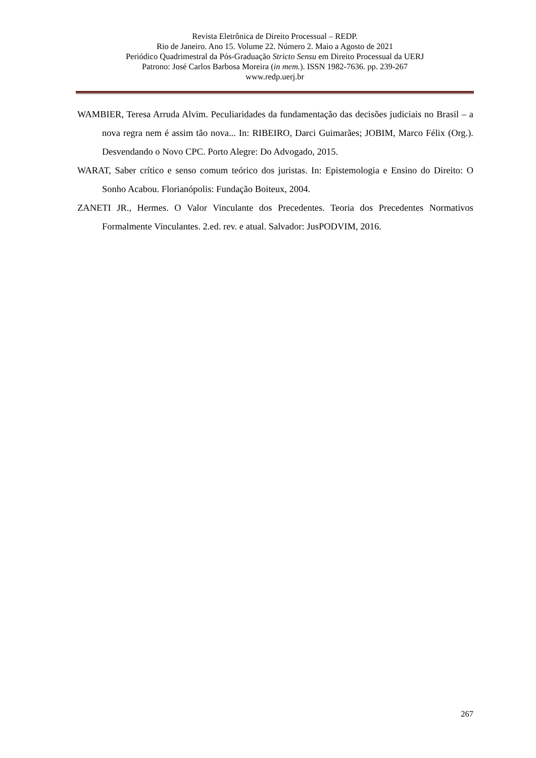Revista Eletrônica de Direito Processual – REDP.
Rio de Janeiro. Ano 15. Volume 22. Número 2. Maio a Agosto de 2021
Periódico Quadrimestral da Pós-Graduação Stricto Sensu em Direito Processual da UERJ
Patrono: José Carlos Barbosa Moreira (in mem.). ISSN 1982-7636. pp. 239-267
www.redp.uerj.br
WAMBIER, Teresa Arruda Alvim. Peculiaridades da fundamentação das decisões judiciais no Brasil – a nova regra nem é assim tão nova... In: RIBEIRO, Darci Guimarães; JOBIM, Marco Félix (Org.). Desvendando o Novo CPC. Porto Alegre: Do Advogado, 2015.
WARAT, Saber crítico e senso comum teórico dos juristas. In: Epistemologia e Ensino do Direito: O Sonho Acabou. Florianópolis: Fundação Boiteux, 2004.
ZANETI JR., Hermes. O Valor Vinculante dos Precedentes. Teoria dos Precedentes Normativos Formalmente Vinculantes. 2.ed. rev. e atual. Salvador: JusPODVIM, 2016.
267